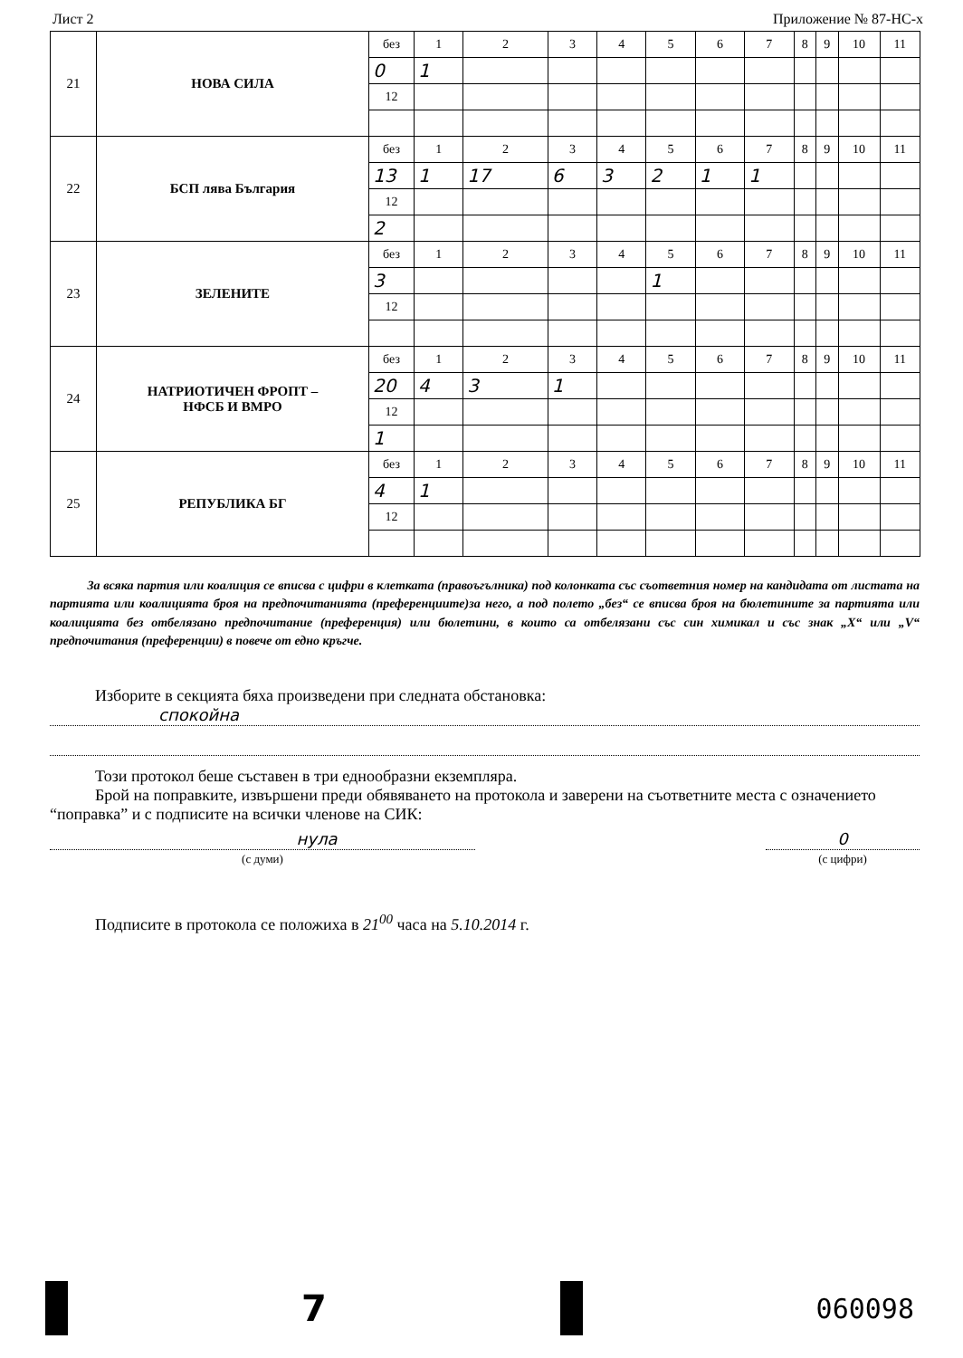Лист 2 Приложение № 87-НС-х
| 21 | НОВА СИЛА | без | 1 | 2 | 3 | 4 | 5 | 6 | 7 | 8 | 9 | 10 | 11 |
| | | 0 | 1 | | | | | | | | | | |
| | | 12 | | | | | | | | | | | |
| 22 | БСП лява България | без | 1 | 2 | 3 | 4 | 5 | 6 | 7 | 8 | 9 | 10 | 11 |
| | | 13 | 1 | 17 | 6 | 3 | 2 | 1 | 1 | | | | |
| | | 12 | | | | | | | | | | | |
| | | 2 | | | | | | | | | | | |
| 23 | ЗЕЛЕНИТЕ | без | 1 | 2 | 3 | 4 | 5 | 6 | 7 | 8 | 9 | 10 | 11 |
| | | 3 | | | | | 1 | | | | | | |
| | | 12 | | | | | | | | | | | |
| 24 | НАТРИОТИЧЕН ФРОПТ – НФСБ И ВМРО | без | 1 | 2 | 3 | 4 | 5 | 6 | 7 | 8 | 9 | 10 | 11 |
| | | 20 | 4 | 3 | 1 | | | | | | | | |
| | | 12 | | | | | | | | | | | |
| | | 1 | | | | | | | | | | | |
| 25 | РЕПУБЛИКА БГ | без | 1 | 2 | 3 | 4 | 5 | 6 | 7 | 8 | 9 | 10 | 11 |
| | | 4 | 1 | | | | | | | | | | |
| | | 12 | | | | | | | | | | | |
За всяка партия или коалиция се вписва с цифри в клетката (правоъгълника) под колонката със съответния номер на кандидата от листата на партията или коалицията броя на предпочитанията (преференциите)за него, а под полето „без“ се вписва броя на бюлетините за партията или коалицията без отбелязано предпочитание (преференция) или бюлетини, в които са отбелязани със син химикал и със знак „X“ или „V“ предпочитания (преференции) в повече от едно кръгче.
Изборите в секцията бяха произведени при следната обстановка:
спокойна
Този протокол беше съставен в три еднообразни екземпляра.
Брой на поправките, извършени преди обявяването на протокола и заверени на съответните места с означението “поправка” и с подписите на всички членове на СИК:
нула
(с думи)
0
(с цифри)
Подписите в протокола се положиха в 21<sup>00</sup> часа на 5.10.2014 г.
7
060098